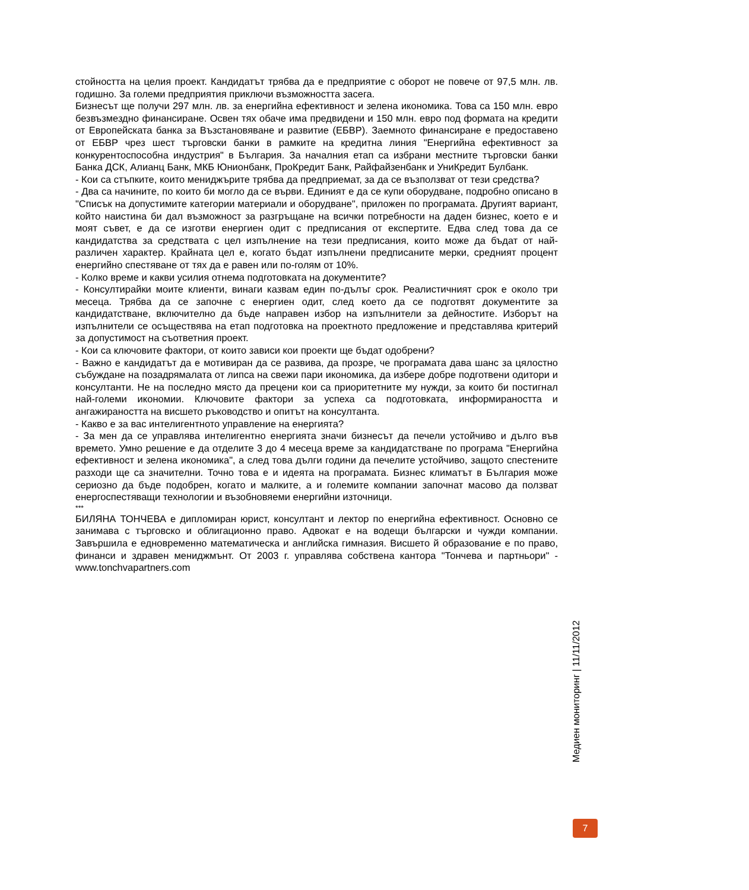стойността на целия проект. Кандидатът трябва да е предприятие с оборот не повече от 97,5 млн. лв. годишно. За големи предприятия приключи възможността засега.
Бизнесът ще получи 297 млн. лв. за енергийна ефективност и зелена икономика. Това са 150 млн. евро безвъзмездно финансиране. Освен тях обаче има предвидени и 150 млн. евро под формата на кредити от Европейската банка за Възстановяване и развитие (ЕБВР). Заемното финансиране е предоставено от ЕБВР чрез шест търговски банки в рамките на кредитна линия "Енергийна ефективност за конкурентоспособна индустрия" в България. За началния етап са избрани местните търговски банки Банка ДСК, Алианц Банк, МКБ Юнионбанк, ПроКредит Банк, Райфайзенбанк и УниКредит Булбанк.
- Кои са стъпките, които мениджърите трябва да предприемат, за да се възползват от тези средства?
- Два са начините, по които би могло да се върви. Единият е да се купи оборудване, подробно описано в "Списък на допустимите категории материали и оборудване", приложен по програмата. Другият вариант, който наистина би дал възможност за разгръщане на всички потребности на даден бизнес, което е и моят съвет, е да се изготви енергиен одит с предписания от експертите. Едва след това да се кандидатства за средствата с цел изпълнение на тези предписания, които може да бъдат от най-различен характер. Крайната цел е, когато бъдат изпълнени предписаните мерки, средният процент енергийно спестяване от тях да е равен или по-голям от 10%.
- Колко време и какви усилия отнема подготовката на документите?
- Консултирайки моите клиенти, винаги казвам един по-дълъг срок. Реалистичният срок е около три месеца. Трябва да се започне с енергиен одит, след което да се подготвят документите за кандидатстване, включително да бъде направен избор на изпълнители за дейностите. Изборът на изпълнители се осъществява на етап подготовка на проектното предложение и представлява критерий за допустимост на съответния проект.
- Кои са ключовите фактори, от които зависи кои проекти ще бъдат одобрени?
- Важно е кандидатът да е мотивиран да се развива, да прозре, че програмата дава шанс за цялостно събуждане на позадрямалата от липса на свежи пари икономика, да избере добре подготвени одитори и консултанти. Не на последно място да прецени кои са приоритетните му нужди, за които би постигнал най-големи икономии. Ключовите фактори за успеха са подготовката, информираността и ангажираността на висшето ръководство и опитът на консултанта.
- Какво е за вас интелигентното управление на енергията?
- За мен да се управлява интелигентно енергията значи бизнесът да печели устойчиво и дълго във времето. Умно решение е да отделите 3 до 4 месеца време за кандидатстване по програма "Енергийна ефективност и зелена икономика", а след това дълги години да печелите устойчиво, защото спестените разходи ще са значителни. Точно това е и идеята на програмата. Бизнес климатът в България може сериозно да бъде подобрен, когато и малките, а и големите компании започнат масово да ползват енергоспестяващи технологии и възобновяеми енергийни източници.
***
БИЛЯНА ТОНЧЕВА е дипломиран юрист, консултант и лектор по енергийна ефективност. Основно се занимава с търговско и облигационно право. Адвокат е на водещи български и чужди компании. Завършила е едновременно математическа и английска гимназия. Висшето й образование е по право, финанси и здравен мениджмънт. От 2003 г. управлява собствена кантора "Тончева и партньори" - www.tonchvapartners.com
Медиен мониторинг | 11/11/2012
7